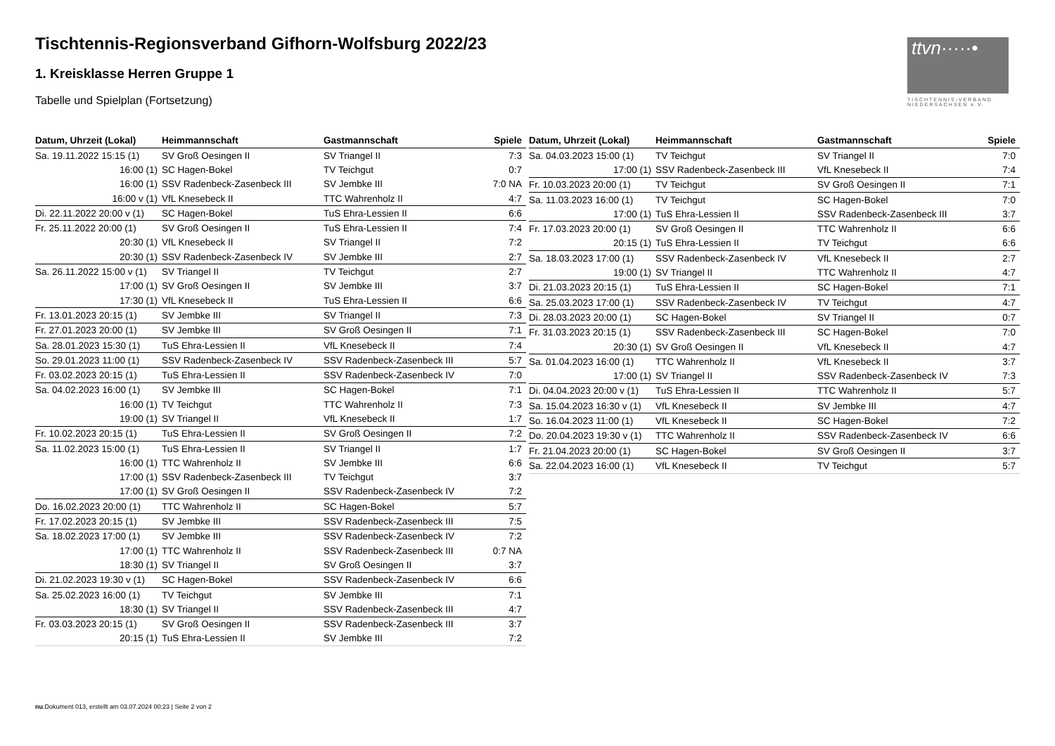Tischtennis-Regionsverband Gifhorn-Wolfsburg 2022/23
1. Kreisklasse Herren Gruppe 1
Tabelle und Spielplan (Fortsetzung)
ttvn·····•
TISCHTENNIS-VERBAND NIEDERSACHSEN e.V.
| Datum, Uhrzeit (Lokal) | Heimmannschaft | Gastmannschaft | Spiele |
| --- | --- | --- | --- |
| Sa. 19.11.2022 15:15 (1) | SV Groß Oesingen II | SV Triangel II | 7:3 |
| 16:00 (1) | SC Hagen-Bokel | TV Teichgut | 0:7 |
| 16:00 (1) | SSV Radenbeck-Zasenbeck III | SV Jembke III | 7:0 NA |
| 16:00 v (1) | VfL Knesebeck II | TTC Wahrenholz II | 4:7 |
| Di. 22.11.2022 20:00 v (1) | SC Hagen-Bokel | TuS Ehra-Lessien II | 6:6 |
| Fr. 25.11.2022 20:00 (1) | SV Groß Oesingen II | TuS Ehra-Lessien II | 7:4 |
| 20:30 (1) | VfL Knesebeck II | SV Triangel II | 7:2 |
| 20:30 (1) | SSV Radenbeck-Zasenbeck IV | SV Jembke III | 2:7 |
| Sa. 26.11.2022 15:00 v (1) | SV Triangel II | TV Teichgut | 2:7 |
| 17:00 (1) | SV Groß Oesingen II | SV Jembke III | 3:7 |
| 17:30 (1) | VfL Knesebeck II | TuS Ehra-Lessien II | 6:6 |
| Fr. 13.01.2023 20:15 (1) | SV Jembke III | SV Triangel II | 7:3 |
| Fr. 27.01.2023 20:00 (1) | SV Jembke III | SV Groß Oesingen II | 7:1 |
| Sa. 28.01.2023 15:30 (1) | TuS Ehra-Lessien II | VfL Knesebeck II | 7:4 |
| So. 29.01.2023 11:00 (1) | SSV Radenbeck-Zasenbeck IV | SSV Radenbeck-Zasenbeck III | 5:7 |
| Fr. 03.02.2023 20:15 (1) | TuS Ehra-Lessien II | SSV Radenbeck-Zasenbeck IV | 7:0 |
| Sa. 04.02.2023 16:00 (1) | SV Jembke III | SC Hagen-Bokel | 7:1 |
| 16:00 (1) | TV Teichgut | TTC Wahrenholz II | 7:3 |
| 19:00 (1) | SV Triangel II | VfL Knesebeck II | 1:7 |
| Fr. 10.02.2023 20:15 (1) | TuS Ehra-Lessien II | SV Groß Oesingen II | 7:2 |
| Sa. 11.02.2023 15:00 (1) | TuS Ehra-Lessien II | SV Triangel II | 1:7 |
| 16:00 (1) | TTC Wahrenholz II | SV Jembke III | 6:6 |
| 17:00 (1) | SSV Radenbeck-Zasenbeck III | TV Teichgut | 3:7 |
| 17:00 (1) | SV Groß Oesingen II | SSV Radenbeck-Zasenbeck IV | 7:2 |
| Do. 16.02.2023 20:00 (1) | TTC Wahrenholz II | SC Hagen-Bokel | 5:7 |
| Fr. 17.02.2023 20:15 (1) | SV Jembke III | SSV Radenbeck-Zasenbeck III | 7:5 |
| Sa. 18.02.2023 17:00 (1) | SV Jembke III | SSV Radenbeck-Zasenbeck IV | 7:2 |
| 17:00 (1) | TTC Wahrenholz II | SSV Radenbeck-Zasenbeck III | 0:7 NA |
| 18:30 (1) | SV Triangel II | SV Groß Oesingen II | 3:7 |
| Di. 21.02.2023 19:30 v (1) | SC Hagen-Bokel | SSV Radenbeck-Zasenbeck IV | 6:6 |
| Sa. 25.02.2023 16:00 (1) | TV Teichgut | SV Jembke III | 7:1 |
| 18:30 (1) | SV Triangel II | SSV Radenbeck-Zasenbeck III | 4:7 |
| Fr. 03.03.2023 20:15 (1) | SV Groß Oesingen II | SSV Radenbeck-Zasenbeck III | 3:7 |
| 20:15 (1) | TuS Ehra-Lessien II | SV Jembke III | 7:2 |
| Datum, Uhrzeit (Lokal) | Heimmannschaft | Gastmannschaft | Spiele |
| --- | --- | --- | --- |
| Sa. 04.03.2023 15:00 (1) | TV Teichgut | SV Triangel II | 7:0 |
| 17:00 (1) | SSV Radenbeck-Zasenbeck III | VfL Knesebeck II | 7:4 |
| Fr. 10.03.2023 20:00 (1) | TV Teichgut | SV Groß Oesingen II | 7:1 |
| Sa. 11.03.2023 16:00 (1) | TV Teichgut | SC Hagen-Bokel | 7:0 |
| 17:00 (1) | TuS Ehra-Lessien II | SSV Radenbeck-Zasenbeck III | 3:7 |
| Fr. 17.03.2023 20:00 (1) | SV Groß Oesingen II | TTC Wahrenholz II | 6:6 |
| 20:15 (1) | TuS Ehra-Lessien II | TV Teichgut | 6:6 |
| Sa. 18.03.2023 17:00 (1) | SSV Radenbeck-Zasenbeck IV | VfL Knesebeck II | 2:7 |
| 19:00 (1) | SV Triangel II | TTC Wahrenholz II | 4:7 |
| Di. 21.03.2023 20:15 (1) | TuS Ehra-Lessien II | SC Hagen-Bokel | 7:1 |
| Sa. 25.03.2023 17:00 (1) | SSV Radenbeck-Zasenbeck IV | TV Teichgut | 4:7 |
| Di. 28.03.2023 20:00 (1) | SC Hagen-Bokel | SV Triangel II | 0:7 |
| Fr. 31.03.2023 20:15 (1) | SSV Radenbeck-Zasenbeck III | SC Hagen-Bokel | 7:0 |
| 20:30 (1) | SV Groß Oesingen II | VfL Knesebeck II | 4:7 |
| Sa. 01.04.2023 16:00 (1) | TTC Wahrenholz II | VfL Knesebeck II | 3:7 |
| 17:00 (1) | SV Triangel II | SSV Radenbeck-Zasenbeck IV | 7:3 |
| Di. 04.04.2023 20:00 v (1) | TuS Ehra-Lessien II | TTC Wahrenholz II | 5:7 |
| Sa. 15.04.2023 16:30 v (1) | VfL Knesebeck II | SV Jembke III | 4:7 |
| So. 16.04.2023 11:00 (1) | VfL Knesebeck II | SC Hagen-Bokel | 7:2 |
| Do. 20.04.2023 19:30 v (1) | TTC Wahrenholz II | SSV Radenbeck-Zasenbeck IV | 6:6 |
| Fr. 21.04.2023 20:00 (1) | SC Hagen-Bokel | SV Groß Oesingen II | 3:7 |
| Sa. 22.04.2023 16:00 (1) | VfL Knesebeck II | TV Teichgut | 5:7 |
nu.Dokument 013, erstellt am 03.07.2024 00:23 | Seite 2 von 2